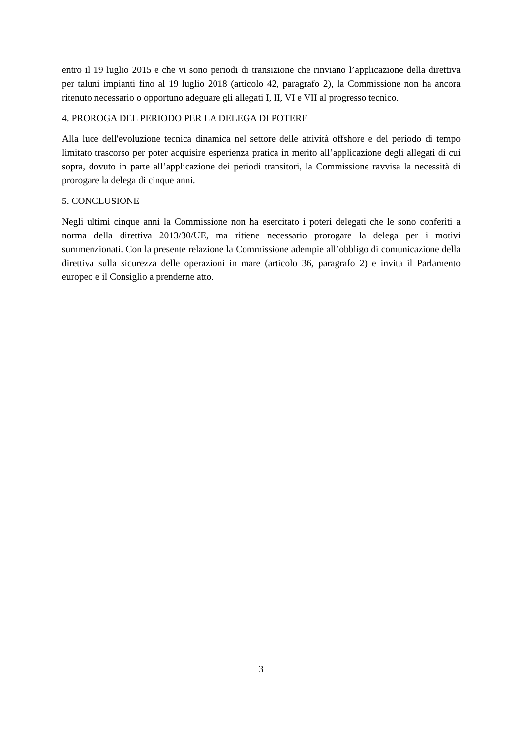entro il 19 luglio 2015 e che vi sono periodi di transizione che rinviano l’applicazione della direttiva per taluni impianti fino al 19 luglio 2018 (articolo 42, paragrafo 2), la Commissione non ha ancora ritenuto necessario o opportuno adeguare gli allegati I, II, VI e VII al progresso tecnico.
4. PROROGA DEL PERIODO PER LA DELEGA DI POTERE
Alla luce dell'evoluzione tecnica dinamica nel settore delle attività offshore e del periodo di tempo limitato trascorso per poter acquisire esperienza pratica in merito all’applicazione degli allegati di cui sopra, dovuto in parte all’applicazione dei periodi transitori, la Commissione ravvisa la necessità di prorogare la delega di cinque anni.
5. CONCLUSIONE
Negli ultimi cinque anni la Commissione non ha esercitato i poteri delegati che le sono conferiti a norma della direttiva 2013/30/UE, ma ritiene necessario prorogare la delega per i motivi summenzionati. Con la presente relazione la Commissione adempie all’obbligo di comunicazione della direttiva sulla sicurezza delle operazioni in mare (articolo 36, paragrafo 2) e invita il Parlamento europeo e il Consiglio a prenderne atto.
3